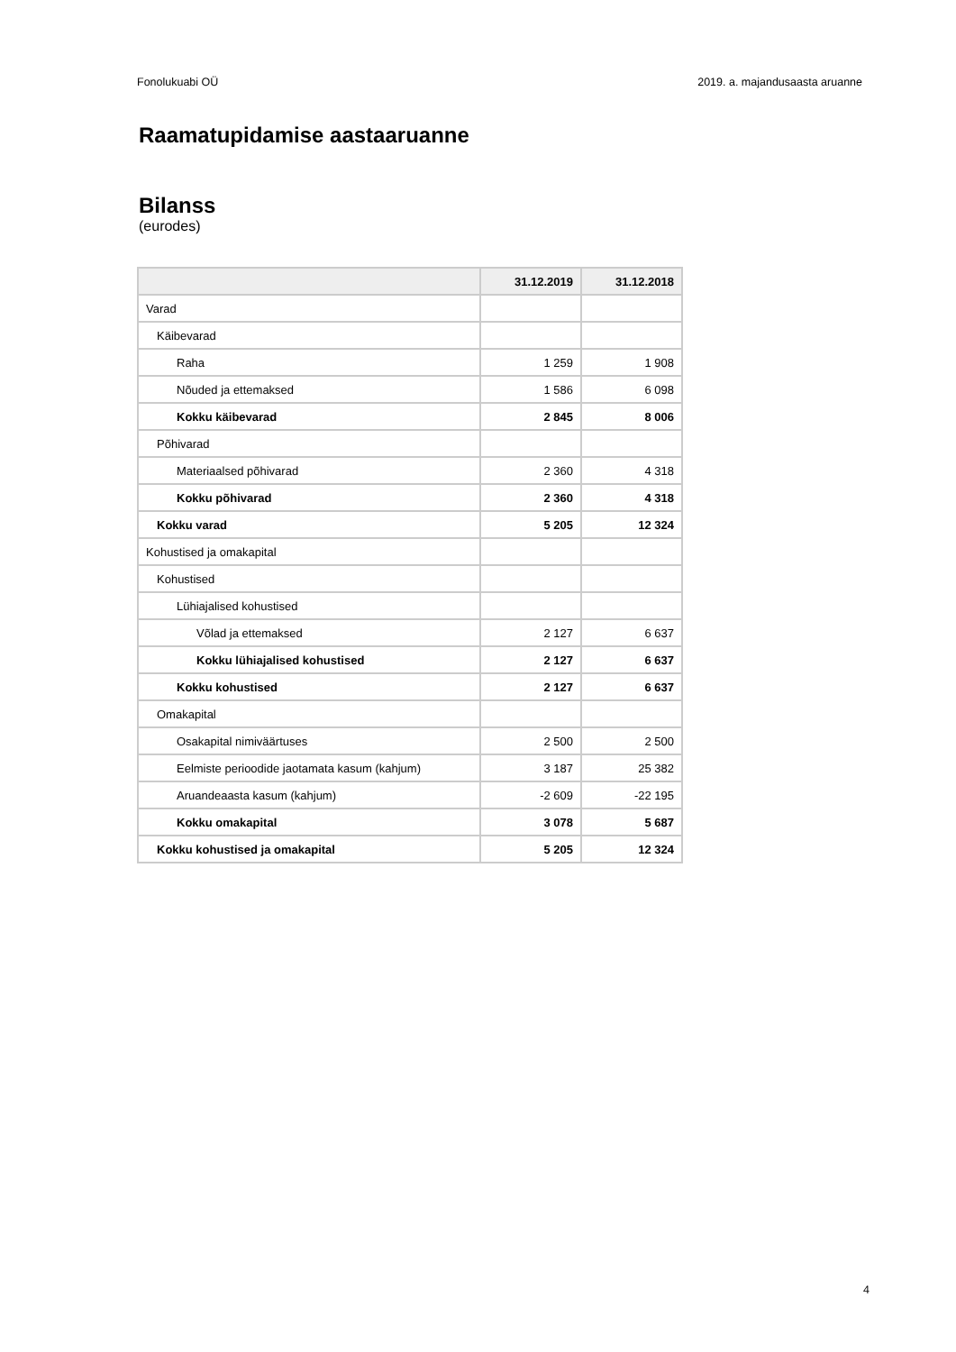Fonolukuabi OÜ 2019. a. majandusaasta aruanne
Raamatupidamise aastaaruanne
Bilanss
(eurodes)
| | 31.12.2019 | 31.12.2018 |
| --- | --- | --- |
| Varad | | |
| Käibevarad | | |
| Raha | 1 259 | 1 908 |
| Nõuded ja ettemaksed | 1 586 | 6 098 |
| Kokku käibevarad | 2 845 | 8 006 |
| Põhivarad | | |
| Materiaalsed põhivarad | 2 360 | 4 318 |
| Kokku põhivarad | 2 360 | 4 318 |
| Kokku varad | 5 205 | 12 324 |
| Kohustised ja omakapital | | |
| Kohustised | | |
| Lühiajalised kohustised | | |
| Võlad ja ettemaksed | 2 127 | 6 637 |
| Kokku lühiajalised kohustised | 2 127 | 6 637 |
| Kokku kohustised | 2 127 | 6 637 |
| Omakapital | | |
| Osakapital nimiväärtuses | 2 500 | 2 500 |
| Eelmiste perioodide jaotamata kasum (kahjum) | 3 187 | 25 382 |
| Aruandeaasta kasum (kahjum) | -2 609 | -22 195 |
| Kokku omakapital | 3 078 | 5 687 |
| Kokku kohustised ja omakapital | 5 205 | 12 324 |
4